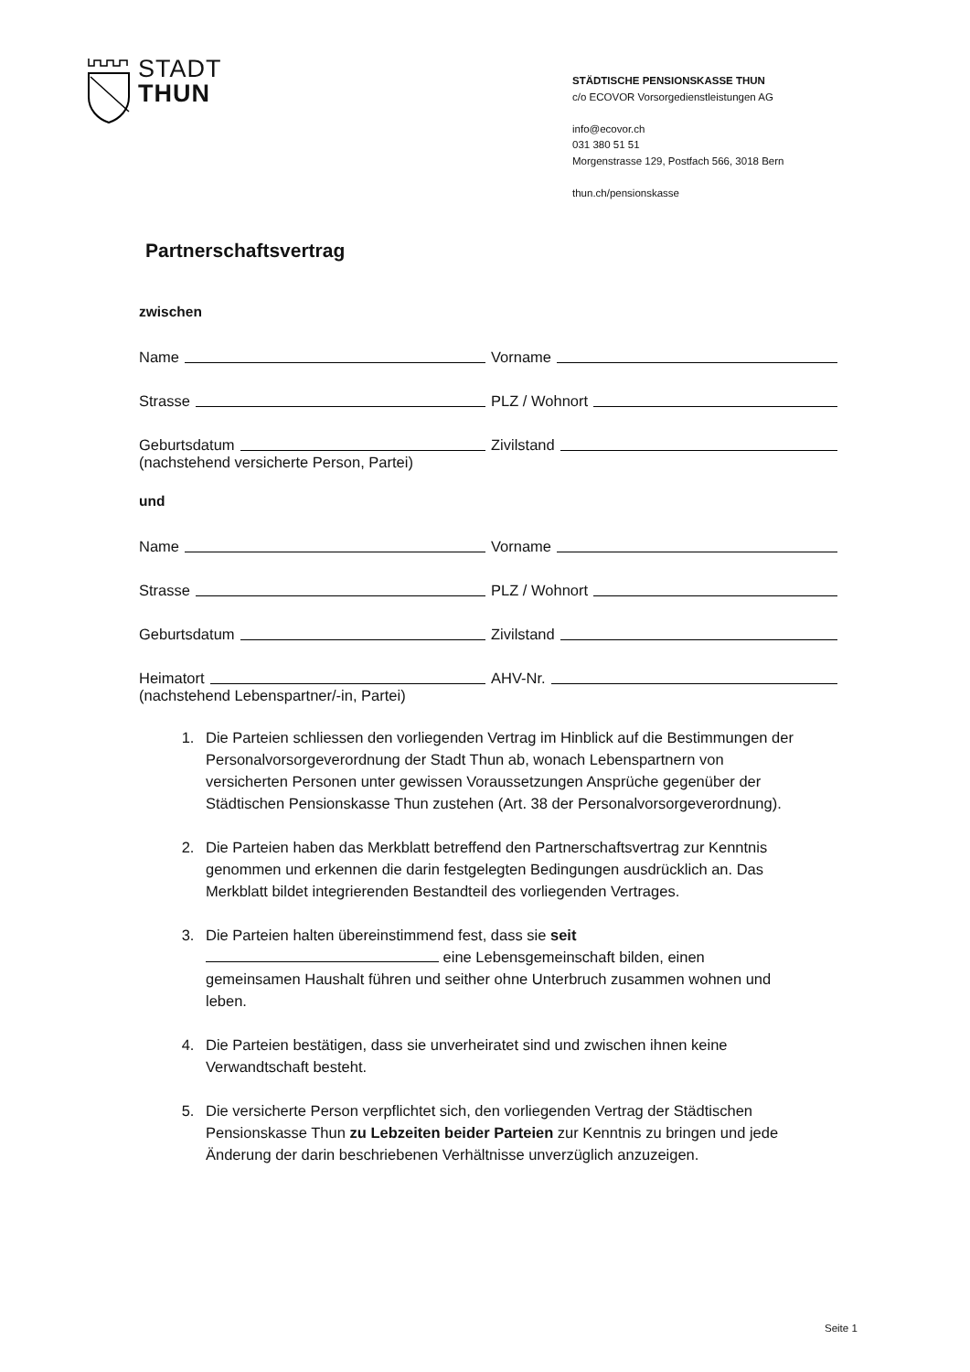STADT
THUN
STÄDTISCHE PENSIONSKASSE THUN
c/o ECOVOR Vorsorgedienstleistungen AG
info@ecovor.ch
031 380 51 51
Morgenstrasse 129, Postfach 566, 3018 Bern
thun.ch/pensionskasse
Partnerschaftsvertrag
zwischen
Name
Vorname
Strasse
PLZ / Wohnort
Geburtsdatum
Zivilstand
(nachstehend versicherte Person, Partei)
und
Name
Vorname
Strasse
PLZ / Wohnort
Geburtsdatum
Zivilstand
Heimatort
AHV-Nr.
(nachstehend Lebenspartner/-in, Partei)
1. Die Parteien schliessen den vorliegenden Vertrag im Hinblick auf die Bestimmungen der Personalvorsorgeverordnung der Stadt Thun ab, wonach Lebenspartnern von versicherten Personen unter gewissen Voraussetzungen Ansprüche gegenüber der Städtischen Pensionskasse Thun zustehen (Art. 38 der Personalvorsorgeverordnung).
2. Die Parteien haben das Merkblatt betreffend den Partnerschaftsvertrag zur Kenntnis genommen und erkennen die darin festgelegten Bedingungen ausdrücklich an. Das Merkblatt bildet integrierenden Bestandteil des vorliegenden Vertrages.
3. Die Parteien halten übereinstimmend fest, dass sie seit eine Lebensgemeinschaft bilden, einen gemeinsamen Haushalt führen und seither ohne Unterbruch zusammen wohnen und leben.
4. Die Parteien bestätigen, dass sie unverheiratet sind und zwischen ihnen keine Verwandtschaft besteht.
5. Die versicherte Person verpflichtet sich, den vorliegenden Vertrag der Städtischen Pensionskasse Thun zu Lebzeiten beider Parteien zur Kenntnis zu bringen und jede Änderung der darin beschriebenen Verhältnisse unverzüglich anzuzeigen.
Seite 1